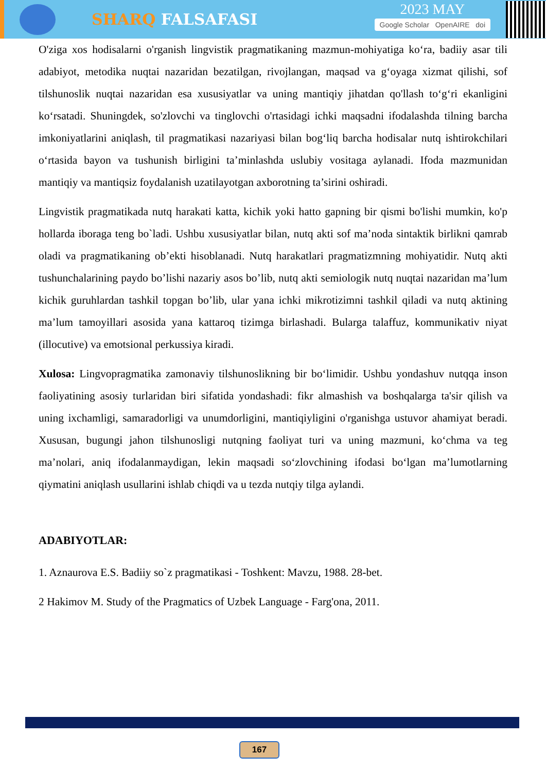SHARQ FALSAFASI
2023 MAY
Google Scholar OpenAIRE doi
O'ziga xos hodisalarni o'rganish lingvistik pragmatikaning mazmun-mohiyatiga ko‘ra, badiiy asar tili adabiyot, metodika nuqtai nazaridan bezatilgan, rivojlangan, maqsad va g‘oyaga xizmat qilishi, sof tilshunoslik nuqtai nazaridan esa xususiyatlar va uning mantiqiy jihatdan qo'llash to‘g‘ri ekanligini ko‘rsatadi. Shuningdek, so'zlovchi va tinglovchi o'rtasidagi ichki maqsadni ifodalashda tilning barcha imkoniyatlarini aniqlash, til pragmatikasi nazariyasi bilan bog‘liq barcha hodisalar nutq ishtirokchilari o‘rtasida bayon va tushunish birligini ta’minlashda uslubiy vositaga aylanadi. Ifoda mazmunidan mantiqiy va mantiqsiz foydalanish uzatilayotgan axborotning ta’sirini oshiradi.
Lingvistik pragmatikada nutq harakati katta, kichik yoki hatto gapning bir qismi bo'lishi mumkin, ko'p hollarda iboraga teng bo`ladi. Ushbu xususiyatlar bilan, nutq akti sof ma’noda sintaktik birlikni qamrab oladi va pragmatikaning ob’ekti hisoblanadi. Nutq harakatlari pragmatizmning mohiyatidir. Nutq akti tushunchalarining paydo bo’lishi nazariy asos bo’lib, nutq akti semiologik nutq nuqtai nazaridan ma’lum kichik guruhlardan tashkil topgan bo’lib, ular yana ichki mikrotizimni tashkil qiladi va nutq aktining ma’lum tamoyillari asosida yana kattaroq tizimga birlashadi. Bularga talaffuz, kommunikativ niyat (illocutive) va emotsional perkussiya kiradi.
Xulosa: Lingvopragmatika zamonaviy tilshunoslikning bir bo‘limidir. Ushbu yondashuv nutqqa inson faoliyatining asosiy turlaridan biri sifatida yondashadi: fikr almashish va boshqalarga ta'sir qilish va uning ixchamligi, samaradorligi va unumdorligini, mantiqiyligini o'rganishga ustuvor ahamiyat beradi. Xususan, bugungi jahon tilshunosligi nutqning faoliyat turi va uning mazmuni, ko‘chma va teg ma’nolari, aniq ifodalanmaydigan, lekin maqsadi so‘zlovchining ifodasi bo‘lgan ma’lumotlarning qiymatini aniqlash usullarini ishlab chiqdi va u tezda nutqiy tilga aylandi.
ADABIYOTLAR:
1. Aznaurova E.S. Badiiy so`z pragmatikasi - Toshkent: Mavzu, 1988. 28-bet.
2 Hakimov M. Study of the Pragmatics of Uzbek Language - Farg'ona, 2011.
167